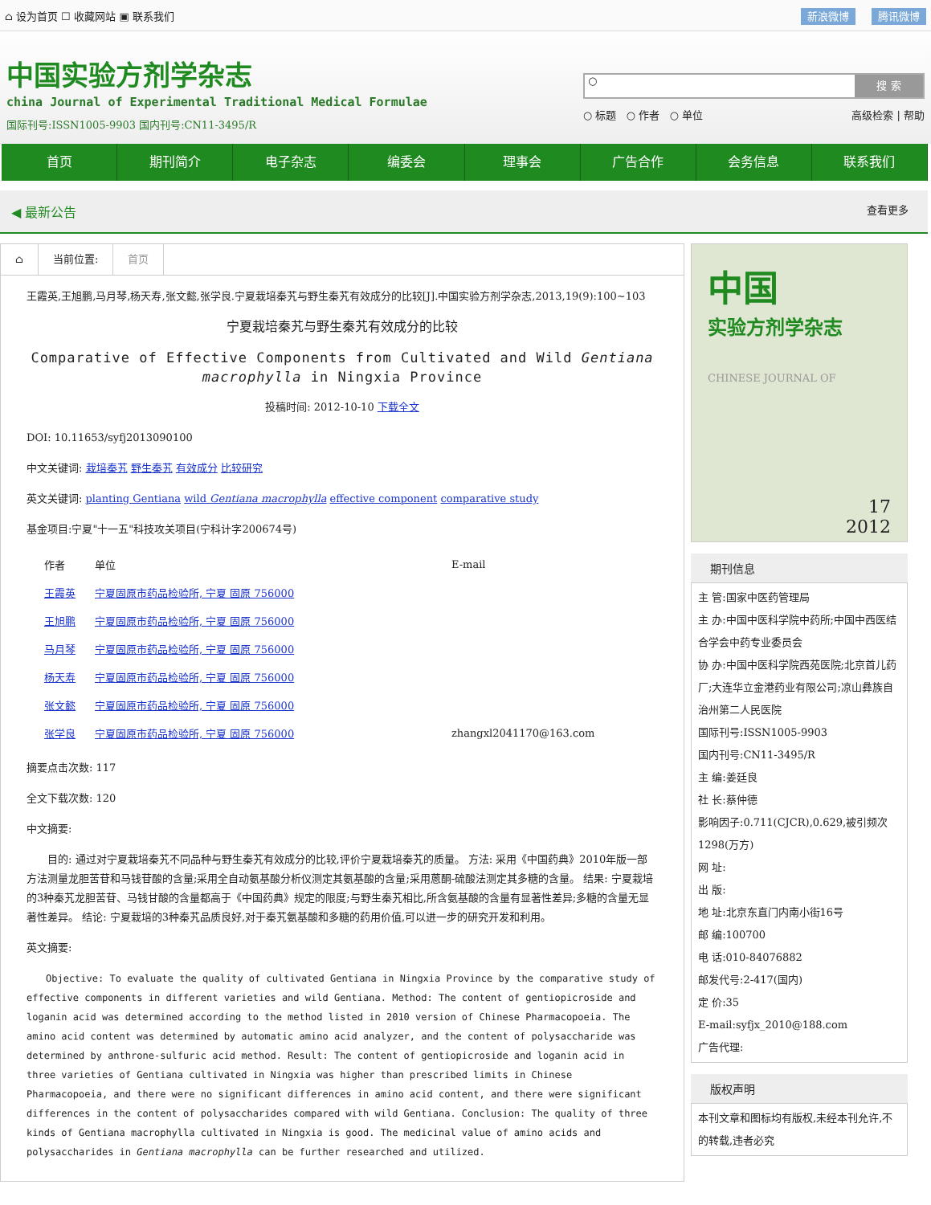⌂ 设为首页 ☐ 收藏网站 ▣ 联系我们
新浪微博 腾讯微博
中国实验方剂学杂志
china Journal of Experimental Traditional Medical Formulae
国际刊号:ISSN1005-9903 国内刊号:CN11-3495/R
○
搜 索
○ 标题 ○ 作者 ○ 单位 高级检索 | 帮助
首页 期刊简介 电子杂志 编委会 理事会 广告合作 会务信息 联系我们
◀ 最新公告 查看更多
⌂ 当前位置: 首页
王霞英,王旭鹏,马月琴,杨天寿,张文懿,张学良.宁夏栽培秦艽与野生秦艽有效成分的比较[J].中国实验方剂学杂志,2013,19(9):100~103
宁夏栽培秦艽与野生秦艽有效成分的比较
Comparative of Effective Components from Cultivated and Wild Gentiana macrophylla in Ningxia Province
投稿时间: 2012-10-10 下载全文
DOI: 10.11653/syfj2013090100
中文关键词: 栽培秦艽 野生秦艽 有效成分 比较研究
英文关键词: planting Gentiana wild Gentiana macrophylla effective component comparative study
基金项目:宁夏"十一五"科技攻关项目(宁科计字200674号)
| 作者 | 单位 | E-mail |
| --- | --- | --- |
| 王霞英 | 宁夏固原市药品检验所, 宁夏 固原 756000 | |
| 王旭鹏 | 宁夏固原市药品检验所, 宁夏 固原 756000 | |
| 马月琴 | 宁夏固原市药品检验所, 宁夏 固原 756000 | |
| 杨天寿 | 宁夏固原市药品检验所, 宁夏 固原 756000 | |
| 张文懿 | 宁夏固原市药品检验所, 宁夏 固原 756000 | |
| 张学良 | 宁夏固原市药品检验所, 宁夏 固原 756000 | zhangxl2041170@163.com |
摘要点击次数: 117
全文下载次数: 120
中文摘要:
目的: 通过对宁夏栽培秦艽不同品种与野生秦艽有效成分的比较,评价宁夏栽培秦艽的质量。 方法: 采用《中国药典》2010年版一部方法测量龙胆苦苷和马钱苷酸的含量;采用全自动氨基酸分析仪测定其氨基酸的含量;采用蒽酮-硫酸法测定其多糖的含量。 结果: 宁夏栽培的3种秦艽龙胆苦苷、马钱甘酸的含量都高于《中国药典》规定的限度;与野生秦艽相比,所含氨基酸的含量有显著性差异;多糖的含量无显著性差异。 结论: 宁夏栽培的3种秦艽品质良好,对于秦艽氨基酸和多糖的药用价值,可以进一步的研究开发和利用。
英文摘要:
Objective: To evaluate the quality of cultivated Gentiana in Ningxia Province by the comparative study of effective components in different varieties and wild Gentiana. Method: The content of gentiopicroside and loganin acid was determined according to the method listed in 2010 version of Chinese Pharmacopoeia. The amino acid content was determined by automatic amino acid analyzer, and the content of polysaccharide was determined by anthrone-sulfuric acid method. Result: The content of gentiopicroside and loganin acid in three varieties of Gentiana cultivated in Ningxia was higher than prescribed limits in Chinese Pharmacopoeia, and there were no significant differences in amino acid content, and there were significant differences in the content of polysaccharides compared with wild Gentiana. Conclusion: The quality of three kinds of Gentiana macrophylla cultivated in Ningxia is good. The medicinal value of amino acids and polysaccharides in Gentiana macrophylla can be further researched and utilized.
中国
实验方剂学杂志
CHINESE JOURNAL OF
17
2012
期刊信息
主 管:国家中医药管理局
主 办:中国中医科学院中药所;中国中西医结合学会中药专业委员会
协 办:中国中医科学院西苑医院;北京首儿药厂;大连华立金港药业有限公司;凉山彝族自治州第二人民医院
国际刊号:ISSN1005-9903
国内刊号:CN11-3495/R
主 编:姜廷良
社 长:蔡仲德
影响因子:0.711(CJCR),0.629,被引频次1298(万方)
网 址:
出 版:
地 址:北京东直门内南小街16号
邮 编:100700
电 话:010-84076882
邮发代号:2-417(国内)
定 价:35
E-mail:syfjx_2010@188.com
广告代理:
版权声明
本刊文章和图标均有版权,未经本刊允许,不的转载,违者必究